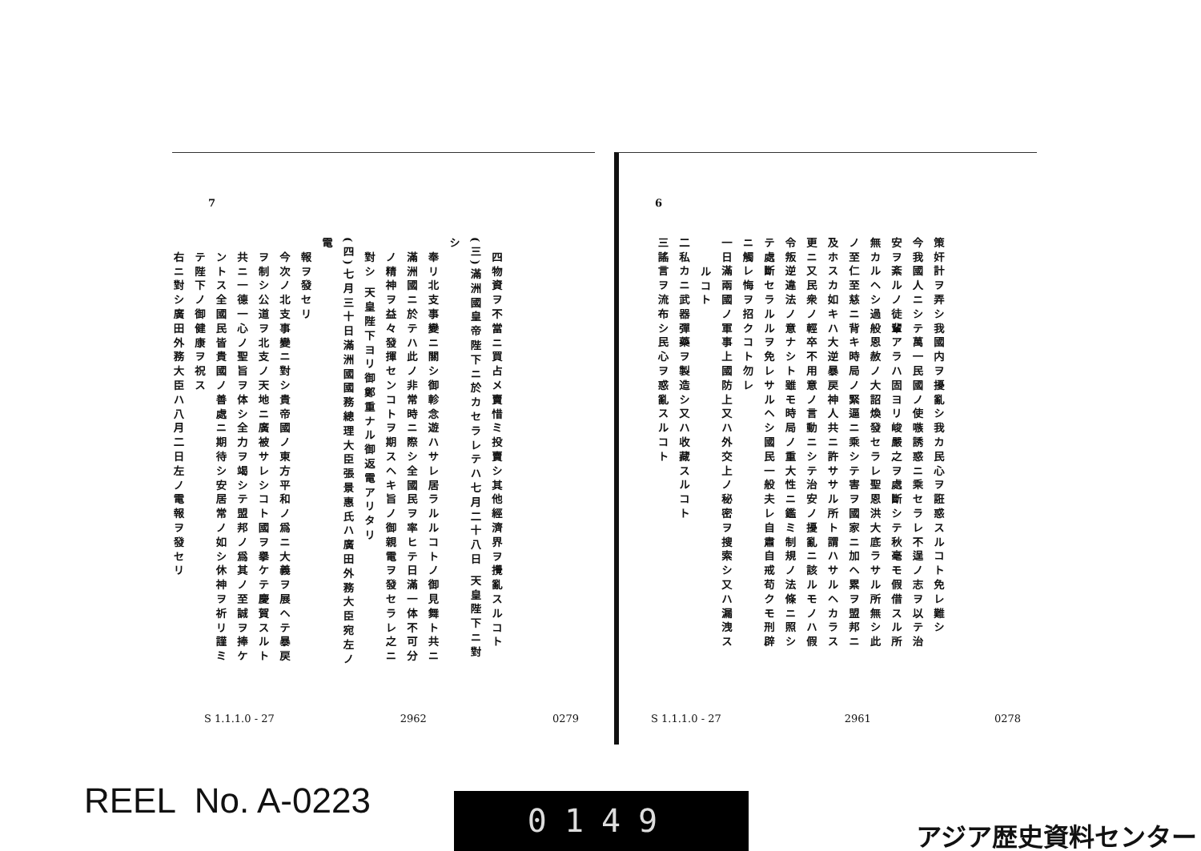6
策奸計ヲ弄シ我國内ヲ擾亂シ我カ民心ヲ誑惑スルコト免レ難シ
今我國人ニシテ萬一民國ノ使嗾誘惑ニ乘セラレ不逞ノ志ヲ以テ治
安ヲ紊ルノ徒輩アラハ固ヨリ峻嚴之ヲ處斷シテ秋毫モ假借スル所
無カルヘシ過般恩赦ノ大詔煥發セラレ聖恩洪大底ラサル所無シ此
ノ至仁至慈ニ背キ時局ノ緊逼ニ乘シテ害ヲ國家ニ加ヘ累ヲ盟邦ニ
及ホスカ如キハ大逆暴戻神人共ニ許ササル所ト謂ハサルヘカラス
更ニ又民衆ノ輕卒不用意ノ言動ニシテ治安ノ擾亂ニ該ルモノハ假
令叛逆違法ノ意ナシト雖モ時局ノ重大性ニ鑑ミ制規ノ法條ニ照シ
テ處斷セラルルヲ免レサルヘシ國民一般夫レ自肅自戒苟クモ刑辟
ニ觸レ悔ヲ招クコト勿レ
一日滿兩國ノ軍事上國防上又ハ外交上ノ秘密ヲ搜索シ又ハ漏洩ス
ルコト
二私カニ武器彈藥ヲ製造シ又ハ收藏スルコト
三謠言ヲ流布シ民心ヲ惑亂スルコト
S 1.1.1.0 - 27 2961 0278
7
四物資ヲ不當ニ買占メ賣惜ミ投賣シ其他經濟界ヲ攪亂スルコト
(三)滿洲國皇帝陛下ニ於カセラレテハ七月二十八日 天皇陛下ニ對シ
奉リ北支事變ニ關シ御軫念遊ハサレ居ラルルコトノ御見舞ト共ニ
滿洲國ニ於テハ此ノ非常時ニ際シ全國民ヲ率ヒテ日滿一体不可分
ノ精神ヲ益々發揮センコトヲ期スヘキ旨ノ御親電ヲ發セラレ之ニ
對シ 天皇陛下ヨリ御鄭重ナル御返電アリタリ
(四)七月三十日滿洲國國務總理大臣張景惠氏ハ廣田外務大臣宛左ノ電
報ヲ發セリ
今次ノ北支事變ニ對シ貴帝國ノ東方平和ノ爲ニ大義ヲ展ヘテ暴戻
ヲ制シ公道ヲ北支ノ天地ニ廣被サレシコト國ヲ擧ケテ慶賀スルト
共ニ一德一心ノ聖旨ヲ体シ全力ヲ竭シテ盟邦ノ爲其ノ至誠ヲ捧ケ
ントス全國民皆貴國ノ善處ニ期待シ安居常ノ如シ休神ヲ祈リ謹ミ
テ陛下ノ御健康ヲ祝ス
右ニ對シ廣田外務大臣ハ八月二日左ノ電報ヲ發セリ
S 1.1.1.0 - 27 2962 0279
REEL No. A-0223 0149
アジア歴史資料センター